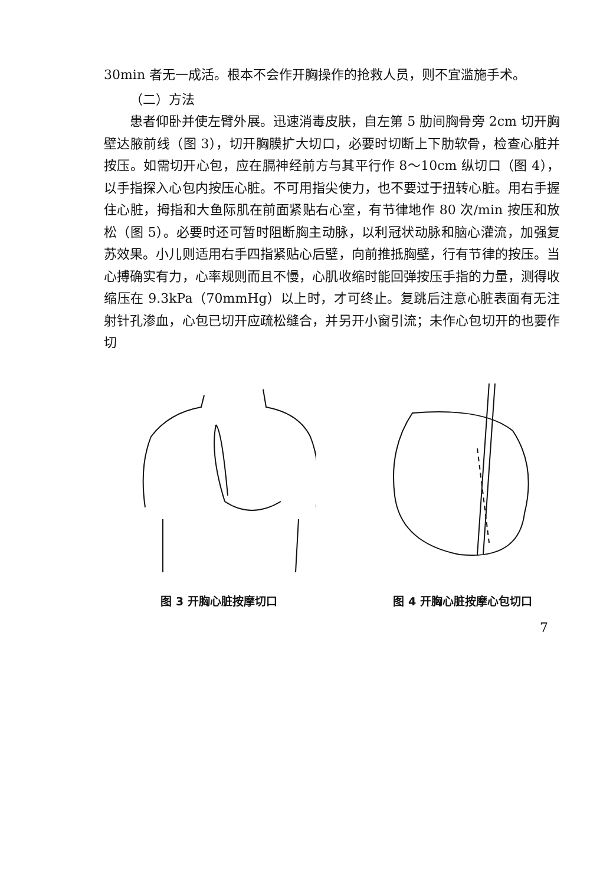30min 者无一成活。根本不会作开胸操作的抢救人员，则不宜滥施手术。
（二）方法
患者仰卧并使左臂外展。迅速消毒皮肤，自左第 5 肋间胸骨旁 2cm 切开胸壁达腋前线（图 3），切开胸膜扩大切口，必要时切断上下肋软骨，检查心脏并按压。如需切开心包，应在膈神经前方与其平行作 8～10cm 纵切口（图 4），以手指探入心包内按压心脏。不可用指尖使力，也不要过于扭转心脏。用右手握住心脏，拇指和大鱼际肌在前面紧贴右心室，有节律地作 80 次/min 按压和放松（图 5）。必要时还可暂时阻断胸主动脉，以利冠状动脉和脑心灌流，加强复苏效果。小儿则适用右手四指紧贴心后壁，向前推抵胸壁，行有节律的按压。当心搏确实有力，心率规则而且不慢，心肌收缩时能回弹按压手指的力量，测得收缩压在 9.3kPa（70mmHg）以上时，才可终止。复跳后注意心脏表面有无注射针孔渗血，心包已切开应疏松缝合，并另开小窗引流；未作心包切开的也要作切
图 3 开胸心脏按摩切口 图 4 开胸心脏按摩心包切口
7